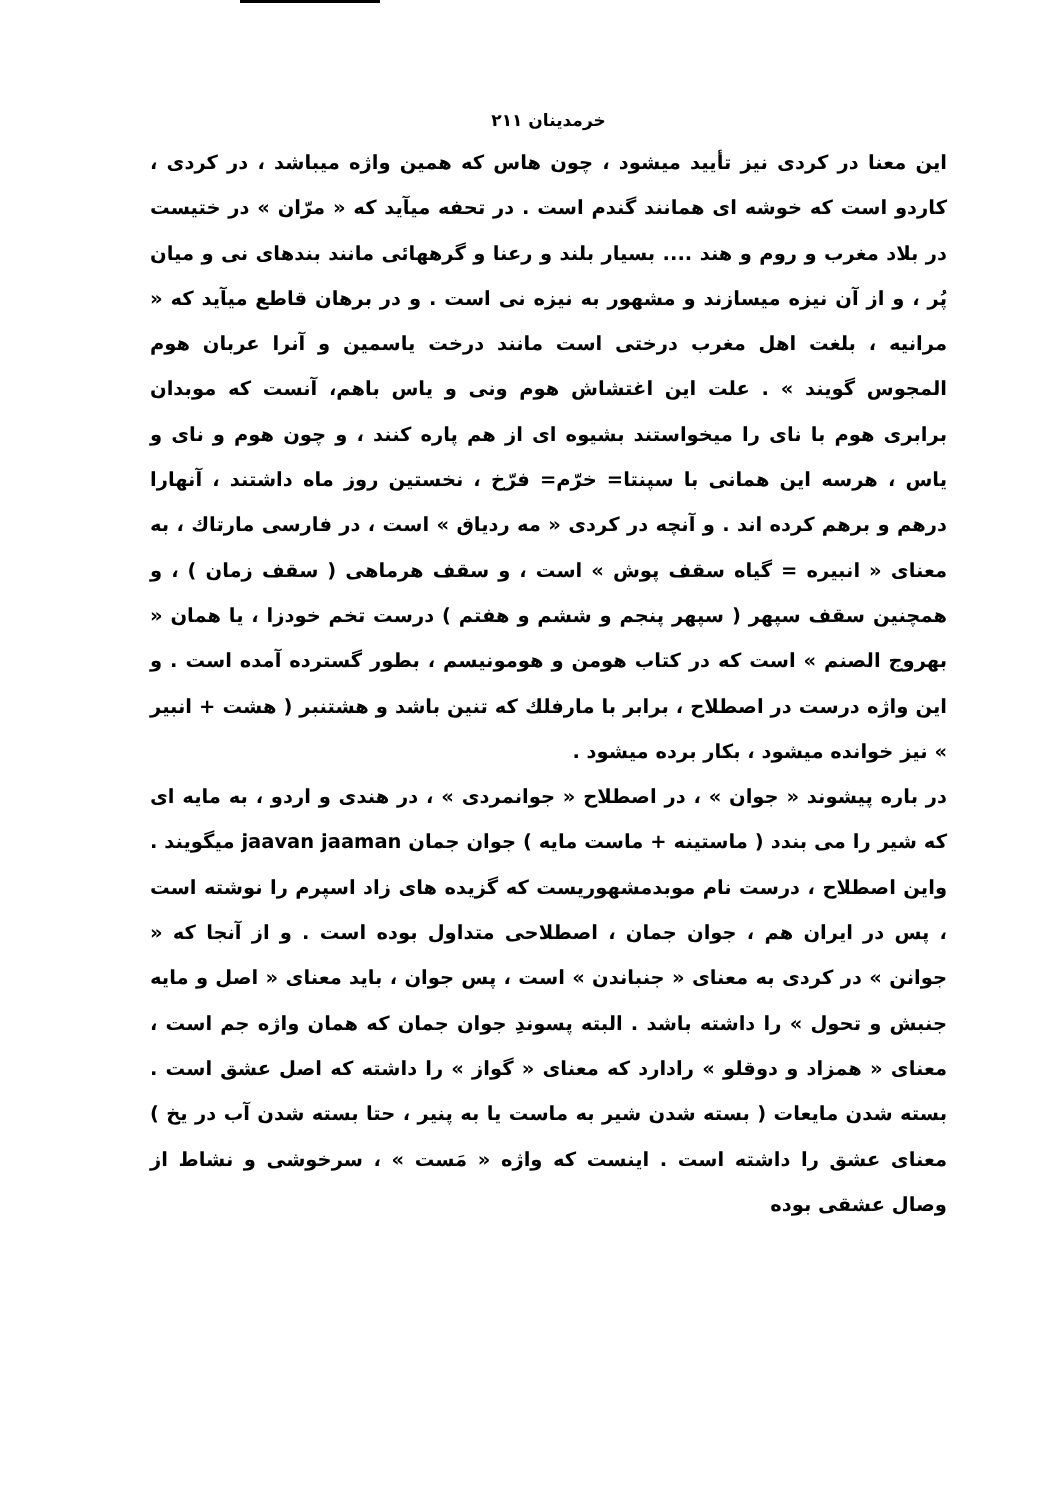خرمدینان ۲۱۱
این معنا در کردی نیز تأیید میشود ، چون هاس که همین واژه میباشد ، در کردی ، کاردو است که خوشه ای همانند گندم است . در تحفه میآید که « مرّان » در ختیست در بلاد مغرب و روم و هند .... بسیار بلند و رعنا و گرههائی مانند بندهای نی و میان پُر ، و از آن نیزه میسازند و مشهور به نیزه نی است . و در برهان قاطع میآید که « مرانیه ، بلغت اهل مغرب درختی است مانند درخت یاسمین و آنرا عربان هوم المجوس گویند » . علت این اغتشاش هوم ونی و یاس باهم، آنست که موبدان برابری هوم با نای را میخواستند بشیوه ای از هم پاره کنند ، و چون هوم و نای و یاس ، هرسه این همانی با سپنتا= خرّم= فرّخ ، نخستین روز ماه داشتند ، آنهارا درهم و برهم کرده اند . و آنچه در کردی « مه ردیاق » است ، در فارسی مارتاك ، به معنای « انبیره = گیاه سقف پوش » است ، و سقف هرماهی ( سقف زمان ) ، و همچنین سقف سپهر ( سپهر پنجم و ششم و هفتم ) درست تخم خودزا ، یا همان « بهروج الصنم » است که در کتاب هومن و هومونیسم ، بطور گسترده آمده است . و این واژه درست در اصطلاح ، برابر با مارفلك که تنین باشد و هشتنبر ( هشت + انبیر » نیز خوانده میشود ، بکار برده میشود .
در باره پیشوند « جوان » ، در اصطلاح « جوانمردی » ، در هندی و اردو ، به مایه ای که شیر را می بندد ( ماستینه + ماست مایه ) جوان جمان jaavan jaaman میگویند . واین اصطلاح ، درست نام موبدمشهوریست که گزیده های زاد اسپرم را نوشته است ، پس در ایران هم ، جوان جمان ، اصطلاحی متداول بوده است . و از آنجا که « جوانن » در کردی به معنای « جنباندن » است ، پس جوان ، باید معنای « اصل و مایه جنبش و تحول » را داشته باشد . البته پسوندِ جوان جمان که همان واژه جم است ، معنای « همزاد و دوقلو » رادارد که معنای « گواز » را داشته که اصل عشق است . بسته شدن مایعات ( بسته شدن شیر به ماست یا به پنیر ، حتا بسته شدن آب در یخ ) معنای عشق را داشته است . اینست که واژه « مَست » ، سرخوشی و نشاط از وصال عشقی بوده